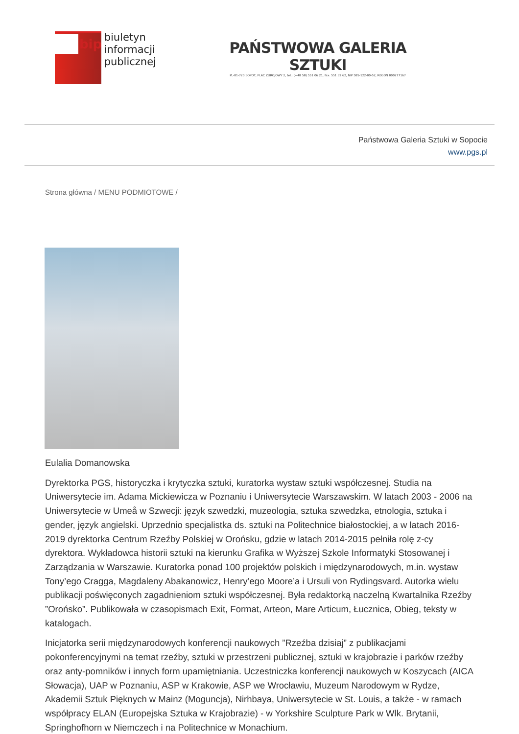bip
biuletyn
informacji publicznej
PAŃSTWOWA GALERIA SZTUKI
PL-81-720 SOPOT, PLAC ZDROJOWY 2, tel.: (+48 58) 551 06 21, fax: 551 32 62, NIP 585-122-00-52, REGON 000277167
Państwowa Galeria Sztuki w Sopocie
www.pgs.pl
Strona główna / MENU PODMIOTOWE /
Eulalia Domanowska
Dyrektorka PGS, historyczka i krytyczka sztuki, kuratorka wystaw sztuki współczesnej. Studia na Uniwersytecie im. Adama Mickiewicza w Poznaniu i Uniwersytecie Warszawskim. W latach 2003 - 2006 na Uniwersytecie w Umeå w Szwecji: język szwedzki, muzeologia, sztuka szwedzka, etnologia, sztuka i gender, język angielski. Uprzednio specjalistka ds. sztuki na Politechnice białostockiej, a w latach 2016-2019 dyrektorka Centrum Rzeźby Polskiej w Orońsku, gdzie w latach 2014-2015 pełniła rolę z-cy dyrektora. Wykładowca historii sztuki na kierunku Grafika w Wyższej Szkole Informatyki Stosowanej i Zarządzania w Warszawie. Kuratorka ponad 100 projektów polskich i międzynarodowych, m.in. wystaw Tony’ego Cragga, Magdaleny Abakanowicz, Henry’ego Moore’a i Ursuli von Rydingsvard. Autorka wielu publikacji poświęconych zagadnieniom sztuki współczesnej. Była redaktorką naczelną Kwartalnika Rzeźby ”Orońsko”. Publikowała w czasopismach Exit, Format, Arteon, Mare Articum, Łucznica, Obieg, teksty w katalogach.
Inicjatorka serii międzynarodowych konferencji naukowych ”Rzeźba dzisiaj” z publikacjami pokonferencyjnymi na temat rzeźby, sztuki w przestrzeni publicznej, sztuki w krajobrazie i parków rzeźby oraz anty-pomników i innych form upamiętniania. Uczestniczka konferencji naukowych w Koszycach (AICA Słowacja), UAP w Poznaniu, ASP w Krakowie, ASP we Wrocławiu, Muzeum Narodowym w Rydze, Akademii Sztuk Pięknych w Mainz (Moguncja), Nirhbaya, Uniwersytecie w St. Louis, a także - w ramach współpracy ELAN (Europejska Sztuka w Krajobrazie) - w Yorkshire Sculpture Park w Wlk. Brytanii, Springhofhorn w Niemczech i na Politechnice w Monachium.